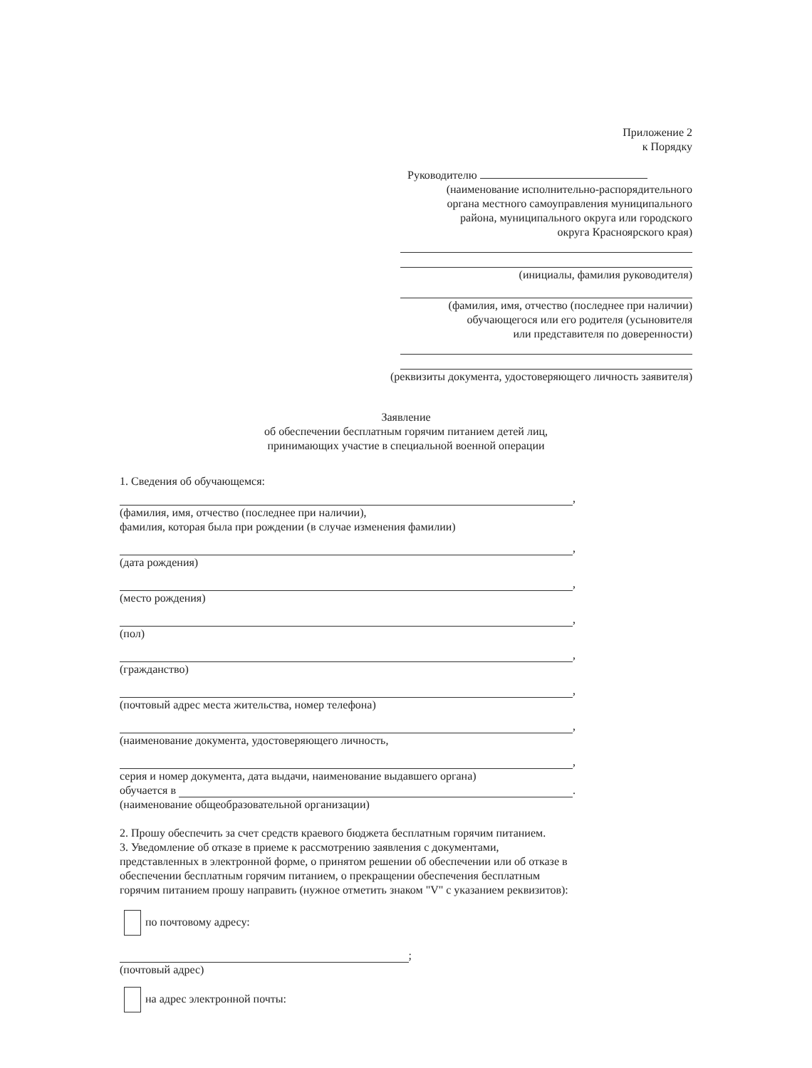Приложение 2
к Порядку
Руководителю
(наименование исполнительно-распорядительного
органа местного самоуправления муниципального
района, муниципального округа или городского
округа Красноярского края)
(инициалы, фамилия руководителя)
(фамилия, имя, отчество (последнее при наличии)
обучающегося или его родителя (усыновителя
или представителя по доверенности)
(реквизиты документа, удостоверяющего личность заявителя)
Заявление
об обеспечении бесплатным горячим питанием детей лиц,
принимающих участие в специальной военной операции
1. Сведения об обучающемся:
,
(фамилия, имя, отчество (последнее при наличии),
фамилия, которая была при рождении (в случае изменения фамилии)
,
(дата рождения)
,
(место рождения)
,
(пол)
,
(гражданство)
,
(почтовый адрес места жительства, номер телефона)
,
(наименование документа, удостоверяющего личность,
,
серия и номер документа, дата выдачи, наименование выдавшего органа)
обучается в
.
(наименование общеобразовательной организации)
2. Прошу обеспечить за счет средств краевого бюджета бесплатным горячим питанием.
3. Уведомление об отказе в приеме к рассмотрению заявления с документами, представленных в электронной форме, о принятом решении об обеспечении или об отказе в обеспечении бесплатным горячим питанием, о прекращении обеспечения бесплатным горячим питанием прошу направить (нужное отметить знаком "V" с указанием реквизитов):
по почтовому адресу:
;
(почтовый адрес)
на адрес электронной почты: